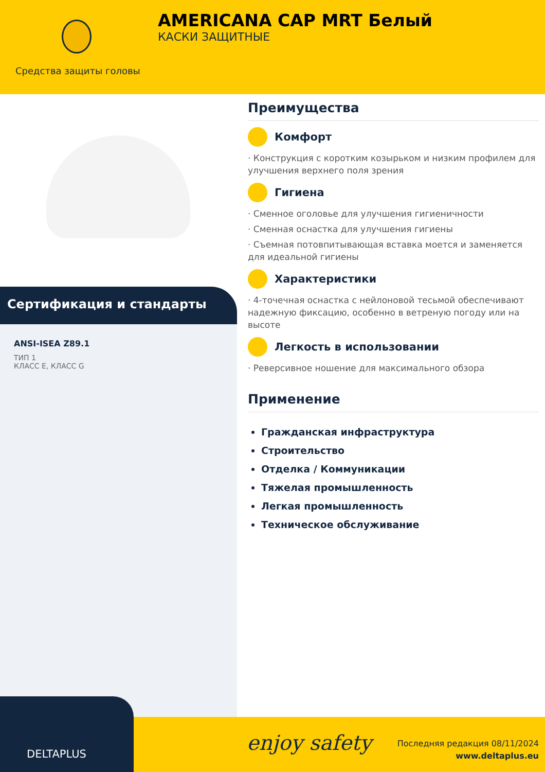Средства защиты головы
AMERICANA CAP MRT Белый
КАСКИ ЗАЩИТНЫЕ
Сертификация и стандарты
ANSI-ISEA Z89.1
ТИП 1
КЛАСС E, КЛАСС G
Преимущества
Комфорт
· Конструкция с коротким козырьком и низким профилем для улучшения верхнего поля зрения
Гигиена
· Сменное оголовье для улучшения гигиеничности
· Сменная оснастка для улучшения гигиены
· Съемная потовпитывающая вставка моется и заменяется для идеальной гигиены
Характеристики
· 4-точечная оснастка с нейлоновой тесьмой обеспечивают надежную фиксацию, особенно в ветреную погоду или на высоте
Легкость в использовании
· Реверсивное ношение для максимального обзора
Применение
Гражданская инфраструктура
Строительство
Отделка / Коммуникации
Тяжелая промышленность
Легкая промышленность
Техническое обслуживание
DELTAPLUS
enjoy safety
Последняя редакция 08/11/2024
www.deltaplus.eu